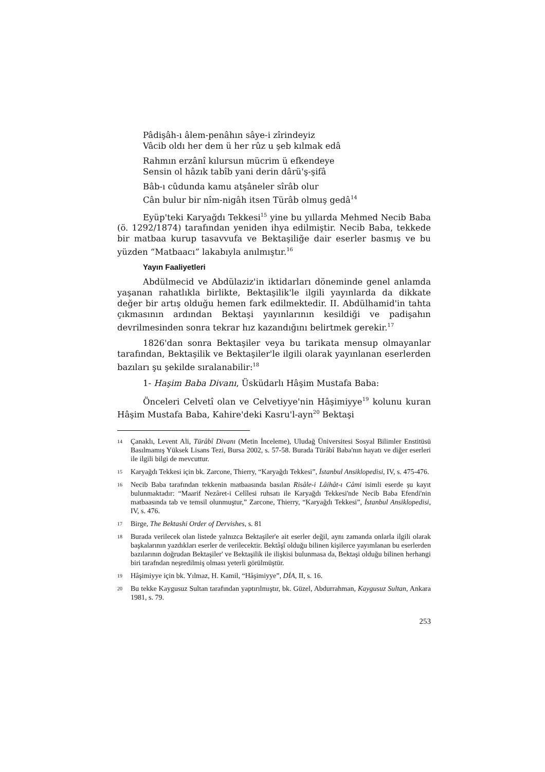Pâdişâh-ı âlem-penâhın sâye-i zîrindeyiz
Vâcib oldı her dem ü her rûz u şeb kılmak edâ
Rahmın erzânî kılursun mücrim ü efkendeye
Sensin ol hâzık tabîb yani derin dârü'ş-şifâ
Bâb-ı cûdunda kamu atşâneler sîrâb olur
Cân bulur bir nîm-nigâh itsen Türâb olmuş gedâ<sup>14</sup>
Eyüp'teki Karyağdı Tekkesi<sup>15</sup> yine bu yıllarda Mehmed Necib Baba (ö. 1292/1874) tarafından yeniden ihya edilmiştir. Necib Baba, tekkede bir matbaa kurup tasavvufa ve Bektaşiliğe dair eserler basmış ve bu yüzden “Matbaacı” lakabıyla anılmıştır.<sup>16</sup>
Yayın Faaliyetleri
Abdülmecid ve Abdülaziz'in iktidarları döneminde genel anlamda yaşanan rahatlıkla birlikte, Bektaşilik'le ilgili yayınlarda da dikkate değer bir artış olduğu hemen fark edilmektedir. II. Abdülhamid'in tahta çıkmasının ardından Bektaşi yayınlarının kesildiği ve padişahın devrilmesinden sonra tekrar hız kazandığını belirtmek gerekir.<sup>17</sup>
1826'dan sonra Bektaşiler veya bu tarikata mensup olmayanlar tarafından, Bektaşilik ve Bektaşiler'le ilgili olarak yayınlanan eserlerden bazıları şu şekilde sıralanabilir:<sup>18</sup>
1- Haşim Baba Divanı, Üsküdarlı Hâşim Mustafa Baba:
Önceleri Celvetî olan ve Celvetiyye'nin Hâşimiyye<sup>19</sup> kolunu kuran Hâşim Mustafa Baba, Kahire'deki Kasru'l-ayn<sup>20</sup> Bektaşi
14 Çanaklı, Levent Ali, Türâbî Divanı (Metin İnceleme), Uludağ Üniversitesi Sosyal Bilimler Enstitüsü Basılmamış Yüksek Lisans Tezi, Bursa 2002, s. 57-58. Burada Türâbî Baba'nın hayatı ve diğer eserleri ile ilgili bilgi de mevcuttur.
15 Karyağdı Tekkesi için bk. Zarcone, Thierry, “Karyağdı Tekkesi”, İstanbul Ansiklopedisi, IV, s. 475-476.
16 Necib Baba tarafından tekkenin matbaasında basılan Risâle-i Lâihât-ı Câmi isimli eserde şu kayıt bulunmaktadır: “Maarif Nezâret-i Celîlesi ruhsatı ile Karyağdı Tekkesi'nde Necib Baba Efendi'nin matbaasında tab ve temsil olunmuştur,” Zarcone, Thierry, “Karyağdı Tekkesi”, İstanbul Ansiklopedisi, IV, s. 476.
17 Birge, The Bektashi Order of Dervishes, s. 81
18 Burada verilecek olan listede yalnızca Bektaşiler'e ait eserler değil, aynı zamanda onlarla ilgili olarak başkalarının yazdıkları eserler de verilecektir. Bektâşî olduğu bilinen kişilerce yayımlanan bu eserlerden bazılarının doğrudan Bektaşiler' ve Bektaşilik ile ilişkisi bulunmasa da, Bektaşi olduğu bilinen herhangi biri tarafndan neşredilmiş olması yeterli görülmüştür.
19 Hâşimiyye için bk. Yılmaz, H. Kamil, “Hâşimiyye”, DİA, II, s. 16.
20 Bu tekke Kaygusuz Sultan tarafından yaptırılmıştır, bk. Güzel, Abdurrahman, Kaygusuz Sultan, Ankara 1981, s. 79.
253